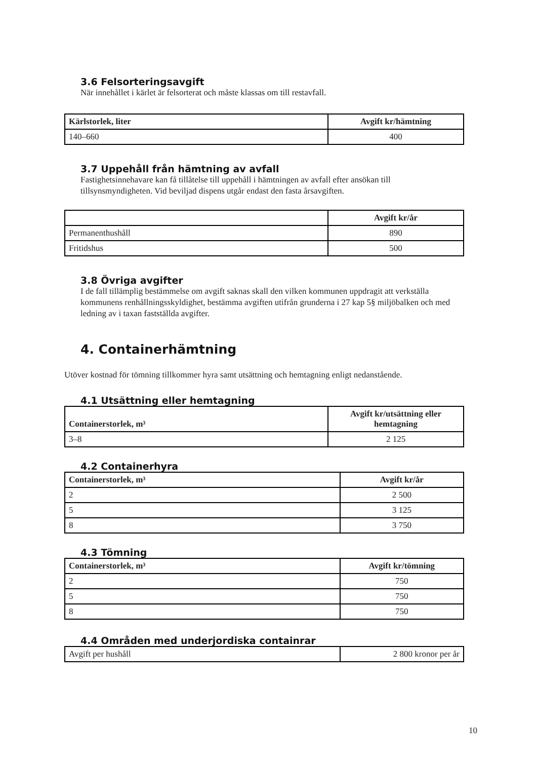3.6 Felsorteringsavgift
När innehållet i kärlet är felsorterat och måste klassas om till restavfall.
| Kärlstorlek, liter | Avgift kr/hämtning |
| --- | --- |
| 140–660 | 400 |
3.7 Uppehåll från hämtning av avfall
Fastighetsinnehavare kan få tillåtelse till uppehåll i hämtningen av avfall efter ansökan till tillsynsmyndigheten. Vid beviljad dispens utgår endast den fasta årsavgiften.
| | Avgift kr/år |
| --- | --- |
| Permanenthushåll | 890 |
| Fritidshus | 500 |
3.8 Övriga avgifter
I de fall tillämplig bestämmelse om avgift saknas skall den vilken kommunen uppdragit att verkställa kommunens renhållningsskyldighet, bestämma avgiften utifrån grunderna i 27 kap 5§ miljöbalken och med ledning av i taxan fastställda avgifter.
4. Containerhämtning
Utöver kostnad för tömning tillkommer hyra samt utsättning och hemtagning enligt nedanstående.
4.1 Utsättning eller hemtagning
| Containerstorlek, m³ | Avgift kr/utsättning eller hemtagning |
| --- | --- |
| 3–8 | 2 125 |
4.2 Containerhyra
| Containerstorlek, m³ | Avgift kr/år |
| --- | --- |
| 2 | 2 500 |
| 5 | 3 125 |
| 8 | 3 750 |
4.3 Tömning
| Containerstorlek, m³ | Avgift kr/tömning |
| --- | --- |
| 2 | 750 |
| 5 | 750 |
| 8 | 750 |
4.4 Områden med underjordiska containrar
| Avgift per hushåll | 2 800 kronor per år |
10